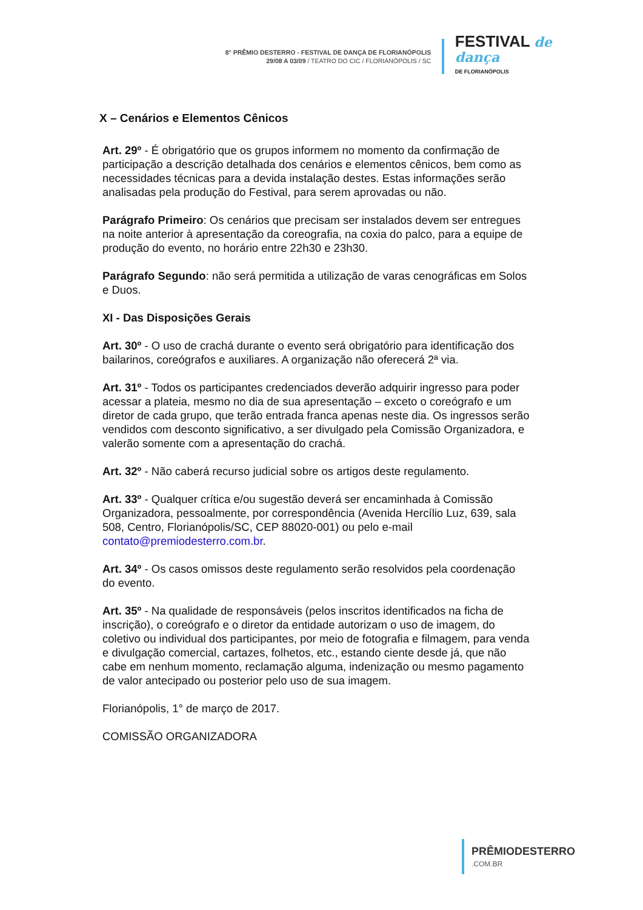8° PRÊMIO DESTERRO - FESTIVAL DE DANÇA DE FLORIANÓPOLIS
29/08 A 03/09 / TEATRO DO CIC / FLORIANÓPOLIS / SC
FESTIVAL de dança
DE FLORIANÓPOLIS
X – Cenários e Elementos Cênicos
Art. 29º - É obrigatório que os grupos informem no momento da confirmação de participação a descrição detalhada dos cenários e elementos cênicos, bem como as necessidades técnicas para a devida instalação destes. Estas informações serão analisadas pela produção do Festival, para serem aprovadas ou não.
Parágrafo Primeiro: Os cenários que precisam ser instalados devem ser entregues na noite anterior à apresentação da coreografia, na coxia do palco, para a equipe de produção do evento, no horário entre 22h30 e 23h30.
Parágrafo Segundo: não será permitida a utilização de varas cenográficas em Solos e Duos.
XI - Das Disposições Gerais
Art. 30º - O uso de crachá durante o evento será obrigatório para identificação dos bailarinos, coreógrafos e auxiliares. A organização não oferecerá 2ª via.
Art. 31º - Todos os participantes credenciados deverão adquirir ingresso para poder acessar a plateia, mesmo no dia de sua apresentação – exceto o coreógrafo e um diretor de cada grupo, que terão entrada franca apenas neste dia. Os ingressos serão vendidos com desconto significativo, a ser divulgado pela Comissão Organizadora, e valerão somente com a apresentação do crachá.
Art. 32º - Não caberá recurso judicial sobre os artigos deste regulamento.
Art. 33º - Qualquer crítica e/ou sugestão deverá ser encaminhada à Comissão Organizadora, pessoalmente, por correspondência (Avenida Hercílio Luz, 639, sala 508, Centro, Florianópolis/SC, CEP 88020-001) ou pelo e-mail contato@premiodesterro.com.br.
Art. 34º - Os casos omissos deste regulamento serão resolvidos pela coordenação do evento.
Art. 35º - Na qualidade de responsáveis (pelos inscritos identificados na ficha de inscrição), o coreógrafo e o diretor da entidade autorizam o uso de imagem, do coletivo ou individual dos participantes, por meio de fotografia e filmagem, para venda e divulgação comercial, cartazes, folhetos, etc., estando ciente desde já, que não cabe em nenhum momento, reclamação alguma, indenização ou mesmo pagamento de valor antecipado ou posterior pelo uso de sua imagem.
Florianópolis, 1° de março de 2017.
COMISSÃO ORGANIZADORA
PRÊMIODESTERRO.COM.BR